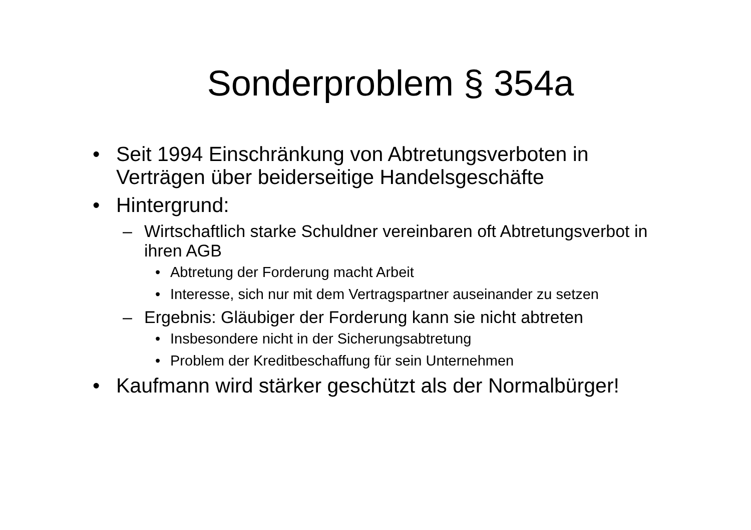Sonderproblem § 354a
• Seit 1994 Einschränkung von Abtretungsverboten in Verträgen über beiderseitige Handelsgeschäfte
• Hintergrund:
– Wirtschaftlich starke Schuldner vereinbaren oft Abtretungsverbot in ihren AGB
• Abtretung der Forderung macht Arbeit
• Interesse, sich nur mit dem Vertragspartner auseinander zu setzen
– Ergebnis: Gläubiger der Forderung kann sie nicht abtreten
• Insbesondere nicht in der Sicherungsabtretung
• Problem der Kreditbeschaffung für sein Unternehmen
• Kaufmann wird stärker geschützt als der Normalbürger!